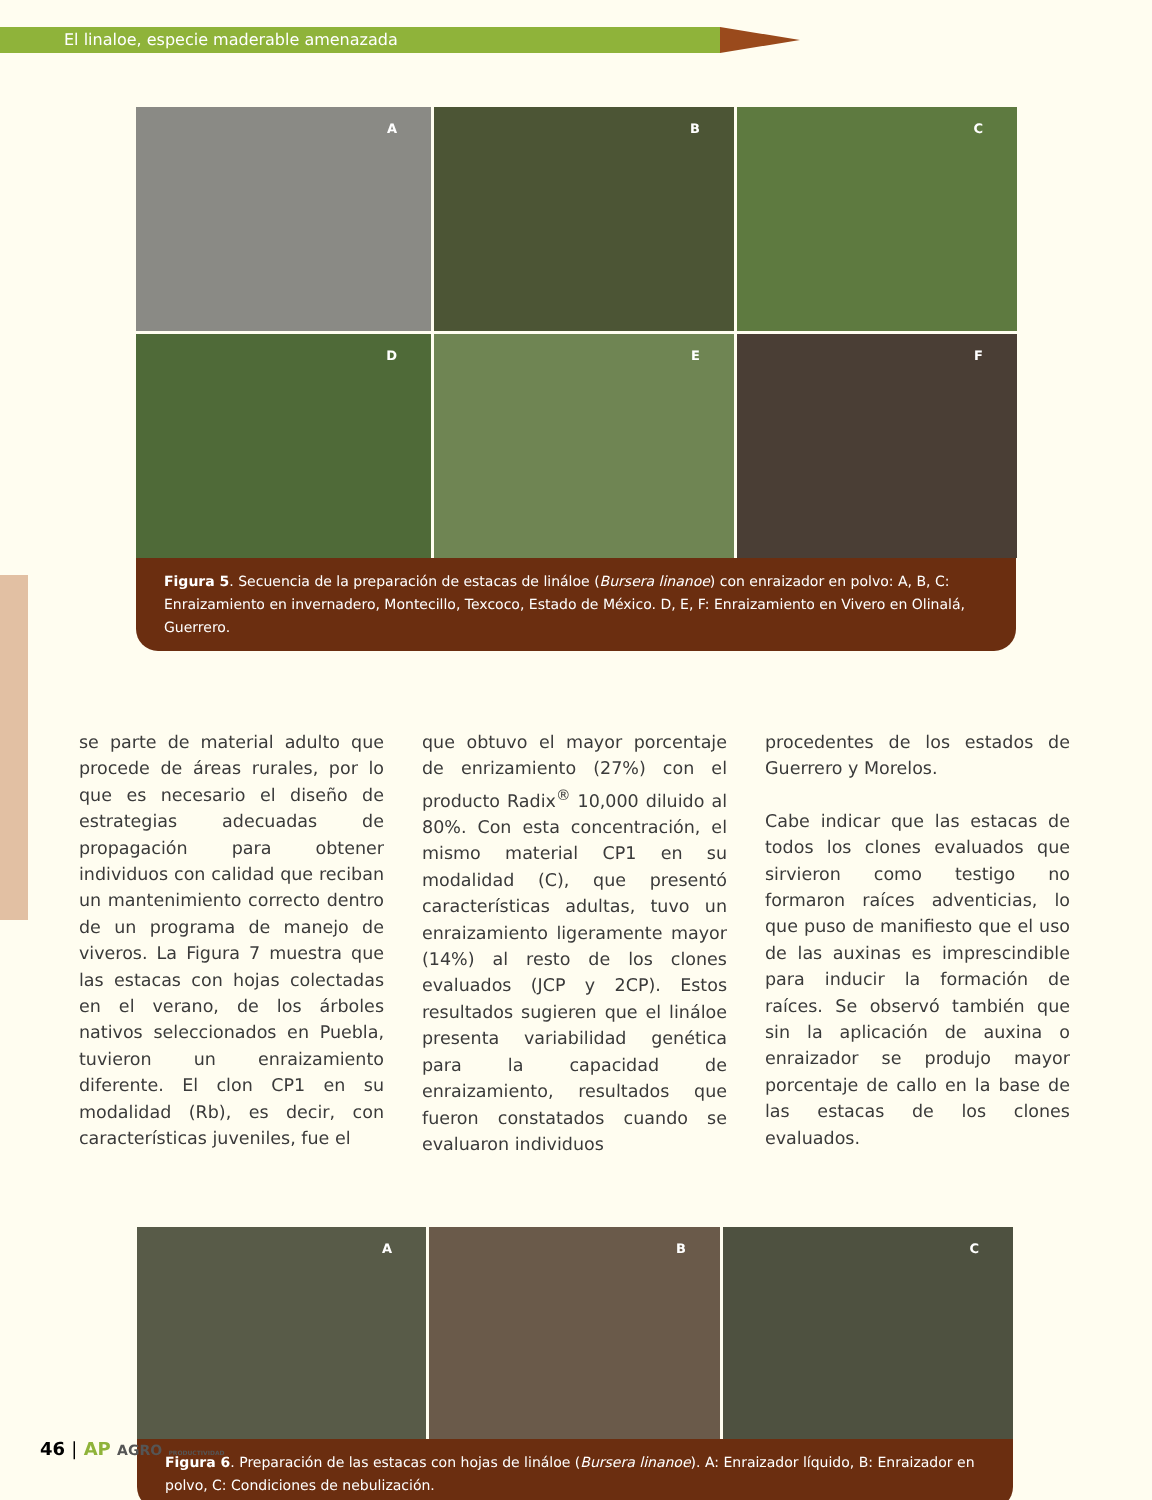El linaloe, especie maderable amenazada
A
B
C
D
E
F
Figura 5. Secuencia de la preparación de estacas de lináloe (Bursera linanoe) con enraizador en polvo: A, B, C: Enraizamiento en invernadero, Montecillo, Texcoco, Estado de México. D, E, F: Enraizamiento en Vivero en Olinalá, Guerrero.
se parte de material adulto que procede de áreas rurales, por lo que es necesario el diseño de estrategias adecuadas de propagación para obtener individuos con calidad que reciban un mantenimiento correcto dentro de un programa de manejo de viveros. La Figura 7 muestra que las estacas con hojas colectadas en el verano, de los árboles nativos seleccionados en Puebla, tuvieron un enraizamiento diferente. El clon CP1 en su modalidad (Rb), es decir, con características juveniles, fue el
que obtuvo el mayor porcentaje de enrizamiento (27%) con el producto Radix<sup>®</sup> 10,000 diluido al 80%. Con esta concentración, el mismo material CP1 en su modalidad (C), que presentó características adultas, tuvo un enraizamiento ligeramente mayor (14%) al resto de los clones evaluados (JCP y 2CP). Estos resultados sugieren que el lináloe presenta variabilidad genética para la capacidad de enraizamiento, resultados que fueron constatados cuando se evaluaron individuos
procedentes de los estados de Guerrero y Morelos.
Cabe indicar que las estacas de todos los clones evaluados que sirvieron como testigo no formaron raíces adventicias, lo que puso de manifiesto que el uso de las auxinas es imprescindible para inducir la formación de raíces. Se observó también que sin la aplicación de auxina o enraizador se produjo mayor porcentaje de callo en la base de las estacas de los clones evaluados.
A
B
C
Figura 6. Preparación de las estacas con hojas de lináloe (Bursera linanoe). A: Enraizador líquido, B: Enraizador en polvo, C: Condiciones de nebulización.
46 | AP AGRO PRODUCTIVIDAD